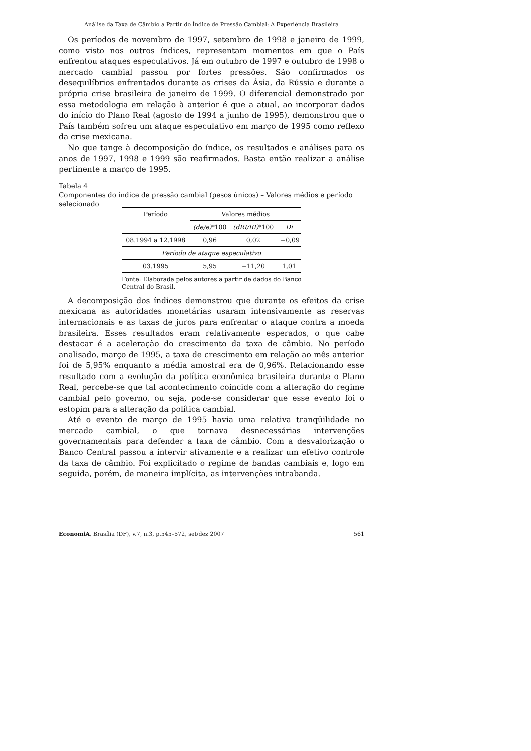Análise da Taxa de Câmbio a Partir do Índice de Pressão Cambial: A Experiência Brasileira
Os períodos de novembro de 1997, setembro de 1998 e janeiro de 1999, como visto nos outros índices, representam momentos em que o País enfrentou ataques especulativos. Já em outubro de 1997 e outubro de 1998 o mercado cambial passou por fortes pressões. São confirmados os desequilíbrios enfrentados durante as crises da Ásia, da Rússia e durante a própria crise brasileira de janeiro de 1999. O diferencial demonstrado por essa metodologia em relação à anterior é que a atual, ao incorporar dados do início do Plano Real (agosto de 1994 a junho de 1995), demonstrou que o País também sofreu um ataque especulativo em março de 1995 como reflexo da crise mexicana.
No que tange à decomposição do índice, os resultados e análises para os anos de 1997, 1998 e 1999 são reafirmados. Basta então realizar a análise pertinente a março de 1995.
Tabela 4
Componentes do índice de pressão cambial (pesos únicos) – Valores médios e período selecionado
| Período | Valores médios | | |
| --- | --- | --- | --- |
| | (de/e) *100 | (dRI/RI) *100 | Di |
| 08.1994 a 12.1998 | 0,96 | 0,02 | −0,09 |
| Período de ataque especulativo | | | |
| 03.1995 | 5,95 | −11,20 | 1,01 |
Fonte: Elaborada pelos autores a partir de dados do Banco Central do Brasil.
A decomposição dos índices demonstrou que durante os efeitos da crise mexicana as autoridades monetárias usaram intensivamente as reservas internacionais e as taxas de juros para enfrentar o ataque contra a moeda brasileira. Esses resultados eram relativamente esperados, o que cabe destacar é a aceleração do crescimento da taxa de câmbio. No período analisado, março de 1995, a taxa de crescimento em relação ao mês anterior foi de 5,95% enquanto a média amostral era de 0,96%. Relacionando esse resultado com a evolução da política econômica brasileira durante o Plano Real, percebe-se que tal acontecimento coincide com a alteração do regime cambial pelo governo, ou seja, pode-se considerar que esse evento foi o estopim para a alteração da política cambial.
Até o evento de março de 1995 havia uma relativa tranqüilidade no mercado cambial, o que tornava desnecessárias intervenções governamentais para defender a taxa de câmbio. Com a desvalorização o Banco Central passou a intervir ativamente e a realizar um efetivo controle da taxa de câmbio. Foi explicitado o regime de bandas cambiais e, logo em seguida, porém, de maneira implícita, as intervenções intrabanda.
EconomiA, Brasília (DF), v.7, n.3, p.545–572, set/dez 2007 561